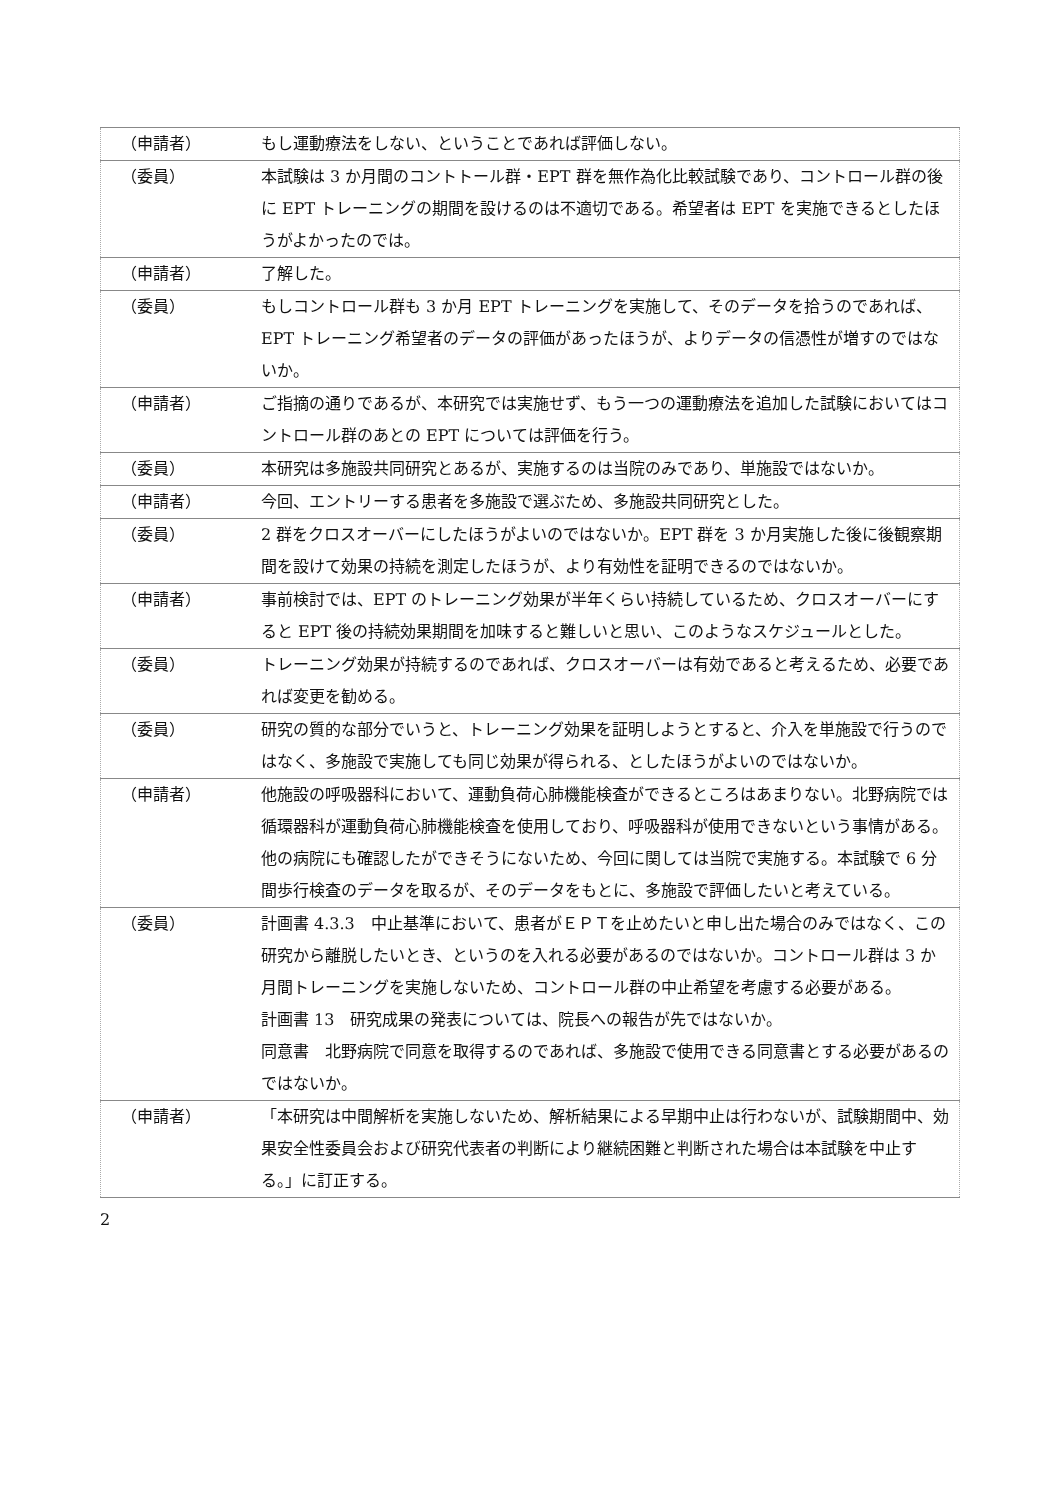| （申請者） | もし運動療法をしない、ということであれば評価しない。 |
| （委員） | 本試験は 3 か月間のコントトール群・EPT 群を無作為化比較試験であり、コントロール群の後に EPT トレーニングの期間を設けるのは不適切である。希望者は EPT を実施できるとしたほうがよかったのでは。 |
| （申請者） | 了解した。 |
| （委員） | もしコントロール群も 3 か月 EPT トレーニングを実施して、そのデータを拾うのであれば、EPT トレーニング希望者のデータの評価があったほうが、よりデータの信憑性が増すのではないか。 |
| （申請者） | ご指摘の通りであるが、本研究では実施せず、もう一つの運動療法を追加した試験においてはコントロール群のあとの EPT については評価を行う。 |
| （委員） | 本研究は多施設共同研究とあるが、実施するのは当院のみであり、単施設ではないか。 |
| （申請者） | 今回、エントリーする患者を多施設で選ぶため、多施設共同研究とした。 |
| （委員） | 2 群をクロスオーバーにしたほうがよいのではないか。EPT 群を 3 か月実施した後に後観察期間を設けて効果の持続を測定したほうが、より有効性を証明できるのではないか。 |
| （申請者） | 事前検討では、EPT のトレーニング効果が半年くらい持続しているため、クロスオーバーにすると EPT 後の持続効果期間を加味すると難しいと思い、このようなスケジュールとした。 |
| （委員） | トレーニング効果が持続するのであれば、クロスオーバーは有効であると考えるため、必要であれば変更を勧める。 |
| （委員） | 研究の質的な部分でいうと、トレーニング効果を証明しようとすると、介入を単施設で行うのではなく、多施設で実施しても同じ効果が得られる、としたほうがよいのではないか。 |
| （申請者） | 他施設の呼吸器科において、運動負荷心肺機能検査ができるところはあまりない。北野病院では循環器科が運動負荷心肺機能検査を使用しており、呼吸器科が使用できないという事情がある。他の病院にも確認したができそうにないため、今回に関しては当院で実施する。本試験で 6 分間歩行検査のデータを取るが、そのデータをもとに、多施設で評価したいと考えている。 |
| （委員） | 計画書 4.3.3 中止基準において、患者がＥＰＴを止めたいと申し出た場合のみではなく、この研究から離脱したいとき、というのを入れる必要があるのではないか。コントロール群は 3 か月間トレーニングを実施しないため、コントロール群の中止希望を考慮する必要がある。 計画書 13 研究成果の発表については、院長への報告が先ではないか。 同意書 北野病院で同意を取得するのであれば、多施設で使用できる同意書とする必要があるのではないか。 |
| （申請者） | 「本研究は中間解析を実施しないため、解析結果による早期中止は行わないが、試験期間中、効果安全性委員会および研究代表者の判断により継続困難と判断された場合は本試験を中止する。」に訂正する。 |
2